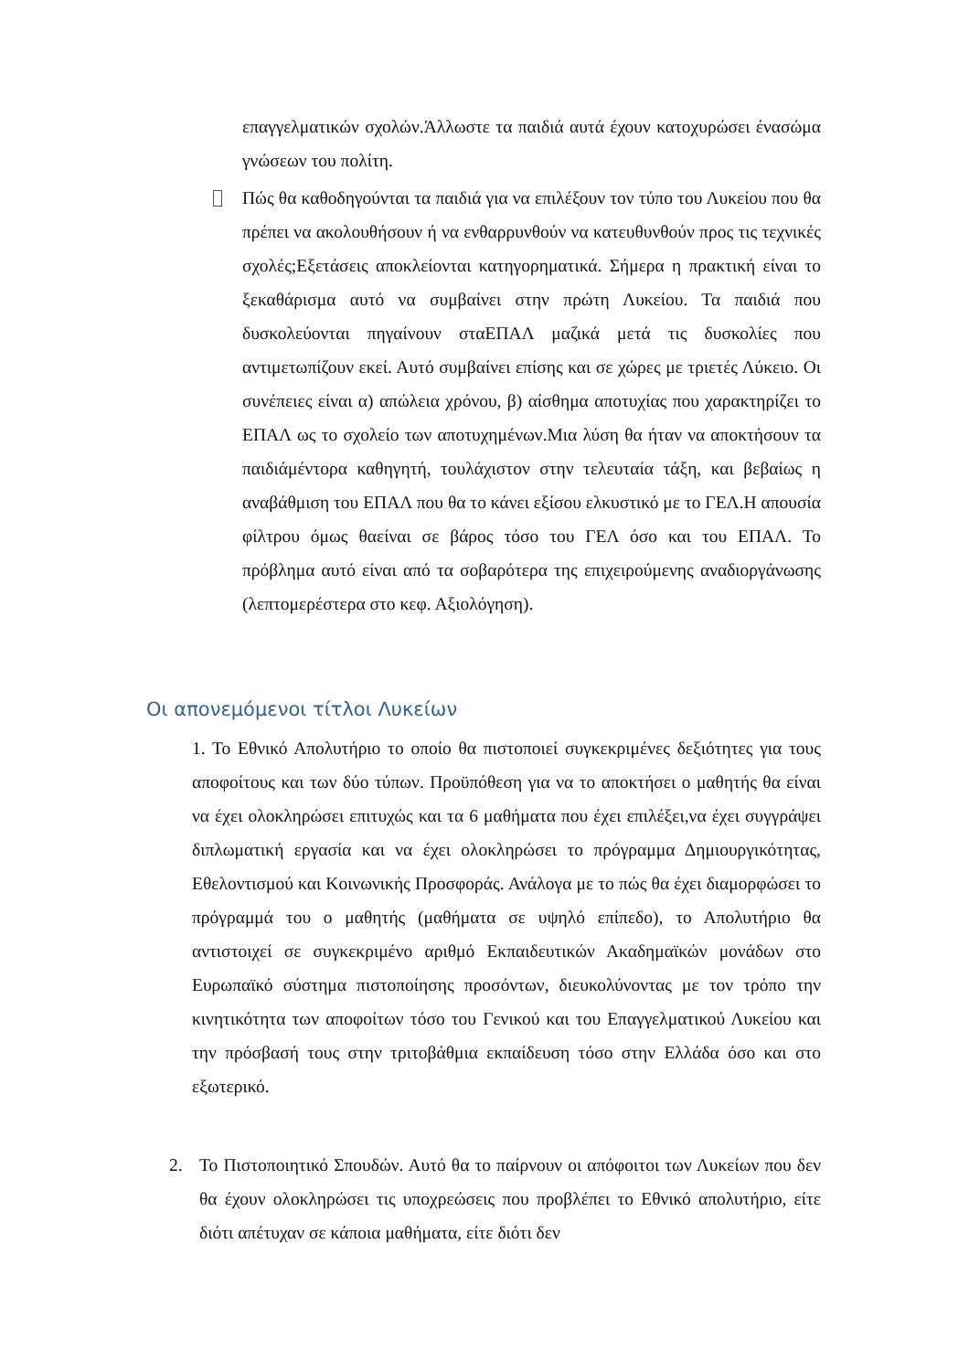επαγγελματικών σχολών.Άλλωστε τα παιδιά αυτά έχουν κατοχυρώσει ένασώμα γνώσεων του πολίτη.
Πώς θα καθοδηγούνται τα παιδιά για να επιλέξουν τον τύπο του Λυκείου που θα πρέπει να ακολουθήσουν ή να ενθαρρυνθούν να κατευθυνθούν προς τις τεχνικές σχολές;Εξετάσεις αποκλείονται κατηγορηματικά. Σήμερα η πρακτική είναι το ξεκαθάρισμα αυτό να συμβαίνει στην πρώτη Λυκείου. Τα παιδιά που δυσκολεύονται πηγαίνουν σταΕΠΑΛ μαζικά μετά τις δυσκολίες που αντιμετωπίζουν εκεί. Αυτό συμβαίνει επίσης και σε χώρες με τριετές Λύκειο. Οι συνέπειες είναι α) απώλεια χρόνου, β) αίσθημα αποτυχίας που χαρακτηρίζει το ΕΠΑΛ ως το σχολείο των αποτυχημένων.Μια λύση θα ήταν να αποκτήσουν τα παιδιάμέντορα καθηγητή, τουλάχιστον στην τελευταία τάξη, και βεβαίως η αναβάθμιση του ΕΠΑΛ που θα το κάνει εξίσου ελκυστικό με το ΓΕΛ.Η απουσία φίλτρου όμως θαείναι σε βάρος τόσο του ΓΕΛ όσο και του ΕΠΑΛ. Το πρόβλημα αυτό είναι από τα σοβαρότερα της επιχειρούμενης αναδιοργάνωσης (λεπτομερέστερα στο κεφ. Αξιολόγηση).
Οι απονεμόμενοι τίτλοι Λυκείων
1. Το Εθνικό Απολυτήριο το οποίο θα πιστοποιεί συγκεκριμένες δεξιότητες για τους αποφοίτους και των δύο τύπων. Προϋπόθεση για να το αποκτήσει ο μαθητής θα είναι να έχει ολοκληρώσει επιτυχώς και τα 6 μαθήματα που έχει επιλέξει,να έχει συγγράψει διπλωματική εργασία και να έχει ολοκληρώσει το πρόγραμμα Δημιουργικότητας, Εθελοντισμού και Κοινωνικής Προσφοράς. Ανάλογα με το πώς θα έχει διαμορφώσει το πρόγραμμά του ο μαθητής (μαθήματα σε υψηλό επίπεδο), το Απολυτήριο θα αντιστοιχεί σε συγκεκριμένο αριθμό Εκπαιδευτικών Ακαδημαϊκών μονάδων στο Ευρωπαϊκό σύστημα πιστοποίησης προσόντων, διευκολύνοντας με τον τρόπο την κινητικότητα των αποφοίτων τόσο του Γενικού και του Επαγγελματικού Λυκείου και την πρόσβασή τους στην τριτοβάθμια εκπαίδευση τόσο στην Ελλάδα όσο και στο εξωτερικό.
2. Το Πιστοποιητικό Σπουδών. Αυτό θα το παίρνουν οι απόφοιτοι των Λυκείων που δεν θα έχουν ολοκληρώσει τις υποχρεώσεις που προβλέπει το Εθνικό απολυτήριο, είτε διότι απέτυχαν σε κάποια μαθήματα, είτε διότι δεν